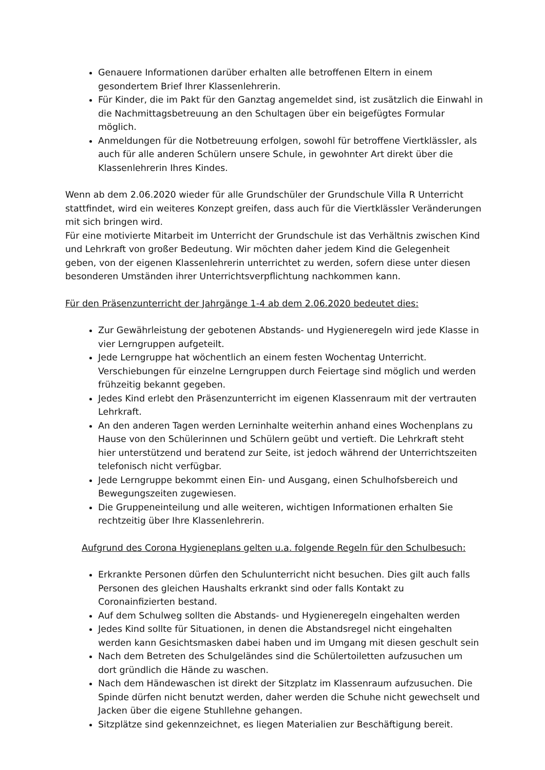Genauere Informationen darüber erhalten alle betroffenen Eltern in einem gesondertem Brief Ihrer Klassenlehrerin.
Für Kinder, die im Pakt für den Ganztag angemeldet sind, ist zusätzlich die Einwahl in die Nachmittagsbetreuung an den Schultagen über ein beigefügtes Formular möglich.
Anmeldungen für die Notbetreuung erfolgen, sowohl für betroffene Viertklässler, als auch für alle anderen Schülern unsere Schule, in gewohnter Art direkt über die Klassenlehrerin Ihres Kindes.
Wenn ab dem 2.06.2020 wieder für alle Grundschüler der Grundschule Villa R Unterricht stattfindet, wird ein weiteres Konzept greifen, dass auch für die Viertklässler Veränderungen mit sich bringen wird.
Für eine motivierte Mitarbeit im Unterricht der Grundschule ist das Verhältnis zwischen Kind und Lehrkraft von großer Bedeutung. Wir möchten daher jedem Kind die Gelegenheit geben, von der eigenen Klassenlehrerin unterrichtet zu werden, sofern diese unter diesen besonderen Umständen ihrer Unterrichtsverpflichtung nachkommen kann.
Für den Präsenzunterricht der Jahrgänge 1-4 ab dem 2.06.2020 bedeutet dies:
Zur Gewährleistung der gebotenen Abstands- und Hygieneregeln wird jede Klasse in vier Lerngruppen aufgeteilt.
Jede Lerngruppe hat wöchentlich an einem festen Wochentag Unterricht. Verschiebungen für einzelne Lerngruppen durch Feiertage sind möglich und werden frühzeitig bekannt gegeben.
Jedes Kind erlebt den Präsenzunterricht im eigenen Klassenraum mit der vertrauten Lehrkraft.
An den anderen Tagen werden Lerninhalte weiterhin anhand eines Wochenplans zu Hause von den Schülerinnen und Schülern geübt und vertieft. Die Lehrkraft steht hier unterstützend und beratend zur Seite, ist jedoch während der Unterrichtszeiten telefonisch nicht verfügbar.
Jede Lerngruppe bekommt einen Ein- und Ausgang, einen Schulhofsbereich und Bewegungszeiten zugewiesen.
Die Gruppeneinteilung und alle weiteren, wichtigen Informationen erhalten Sie rechtzeitig über Ihre Klassenlehrerin.
Aufgrund des Corona Hygieneplans gelten u.a. folgende Regeln für den Schulbesuch:
Erkrankte Personen dürfen den Schulunterricht nicht besuchen. Dies gilt auch falls Personen des gleichen Haushalts erkrankt sind oder falls Kontakt zu Coronainfizierten bestand.
Auf dem Schulweg sollten die Abstands- und Hygieneregeln eingehalten werden
Jedes Kind sollte für Situationen, in denen die Abstandsregel nicht eingehalten werden kann Gesichtsmasken dabei haben und im Umgang mit diesen geschult sein
Nach dem Betreten des Schulgeländes sind die Schülertoiletten aufzusuchen um dort gründlich die Hände zu waschen.
Nach dem Händewaschen ist direkt der Sitzplatz im Klassenraum aufzusuchen. Die Spinde dürfen nicht benutzt werden, daher werden die Schuhe nicht gewechselt und Jacken über die eigene Stuhllehne gehangen.
Sitzplätze sind gekennzeichnet, es liegen Materialien zur Beschäftigung bereit.